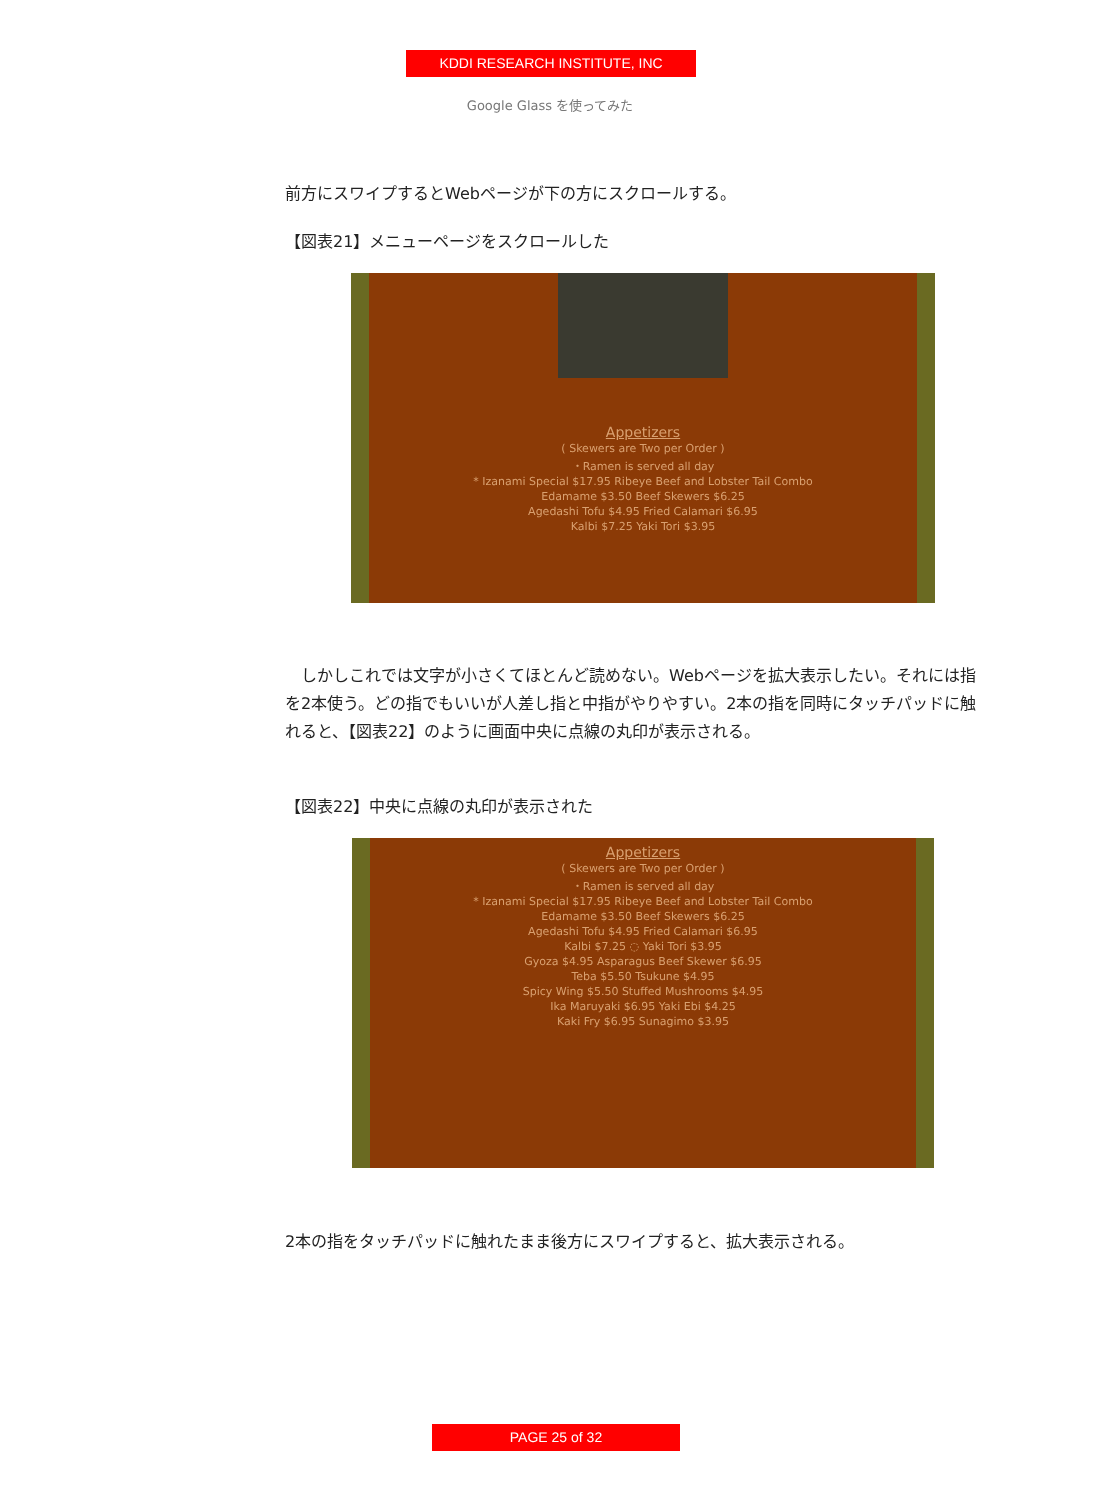KDDI RESEARCH INSTITUTE, INC
Google Glass を使ってみた
前方にスワイプするとWebページが下の方にスクロールする。
【図表21】メニューページをスクロールした
Appetizers
( Skewers are Two per Order )
・Ramen is served all day
* Izanami Special $17.95 Ribeye Beef and Lobster Tail Combo
Edamame $3.50 Beef Skewers $6.25
Agedashi Tofu $4.95 Fried Calamari $6.95
Kalbi $7.25 Yaki Tori $3.95
　しかしこれでは文字が小さくてほとんど読めない。Webページを拡大表示したい。それには指を2本使う。どの指でもいいが人差し指と中指がやりやすい。2本の指を同時にタッチパッドに触れると、【図表22】のように画面中央に点線の丸印が表示される。
【図表22】中央に点線の丸印が表示された
Appetizers
( Skewers are Two per Order )
・Ramen is served all day
* Izanami Special $17.95 Ribeye Beef and Lobster Tail Combo
Edamame $3.50 Beef Skewers $6.25
Agedashi Tofu $4.95 Fried Calamari $6.95
Kalbi $7.25 ◌ Yaki Tori $3.95
Gyoza $4.95 Asparagus Beef Skewer $6.95
Teba $5.50 Tsukune $4.95
Spicy Wing $5.50 Stuffed Mushrooms $4.95
Ika Maruyaki $6.95 Yaki Ebi $4.25
Kaki Fry $6.95 Sunagimo $3.95
2本の指をタッチパッドに触れたまま後方にスワイプすると、拡大表示される。
PAGE 25 of 32